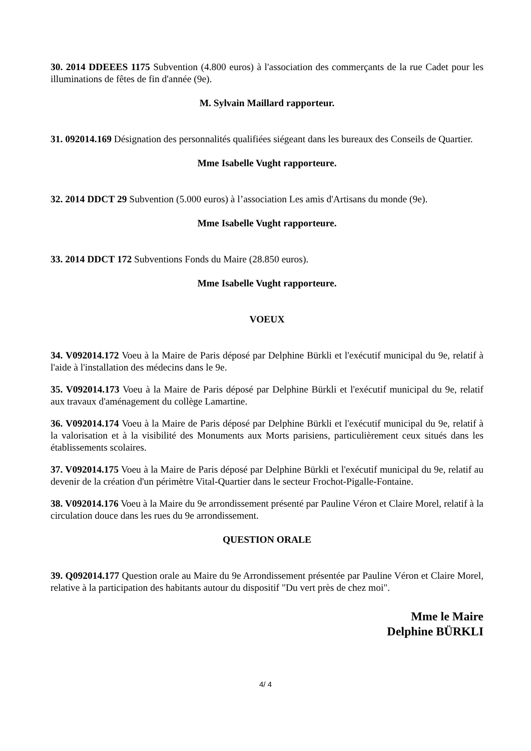30. 2014 DDEEES 1175 Subvention (4.800 euros) à l'association des commerçants de la rue Cadet pour les illuminations de fêtes de fin d'année (9e).
M. Sylvain Maillard rapporteur.
31. 092014.169 Désignation des personnalités qualifiées siégeant dans les bureaux des Conseils de Quartier.
Mme Isabelle Vught rapporteure.
32. 2014 DDCT 29 Subvention (5.000 euros) à l’association Les amis d'Artisans du monde (9e).
Mme Isabelle Vught rapporteure.
33. 2014 DDCT 172 Subventions Fonds du Maire (28.850 euros).
Mme Isabelle Vught rapporteure.
VOEUX
34. V092014.172 Voeu à la Maire de Paris déposé par Delphine Bürkli et l'exécutif municipal du 9e, relatif à l'aide à l'installation des médecins dans le 9e.
35. V092014.173 Voeu à la Maire de Paris déposé par Delphine Bürkli et l'exécutif municipal du 9e, relatif aux travaux d'aménagement du collège Lamartine.
36. V092014.174 Voeu à la Maire de Paris déposé par Delphine Bürkli et l'exécutif municipal du 9e, relatif à la valorisation et à la visibilité des Monuments aux Morts parisiens, particulièrement ceux situés dans les établissements scolaires.
37. V092014.175 Voeu à la Maire de Paris déposé par Delphine Bürkli et l'exécutif municipal du 9e, relatif au devenir de la création d'un périmètre Vital-Quartier dans le secteur Frochot-Pigalle-Fontaine.
38. V092014.176 Voeu à la Maire du 9e arrondissement présenté par Pauline Véron et Claire Morel, relatif à la circulation douce dans les rues du 9e arrondissement.
QUESTION ORALE
39. Q092014.177 Question orale au Maire du 9e Arrondissement présentée par Pauline Véron et Claire Morel, relative à la participation des habitants autour du dispositif "Du vert près de chez moi".
Mme le Maire
Delphine BÜRKLI
4/ 4